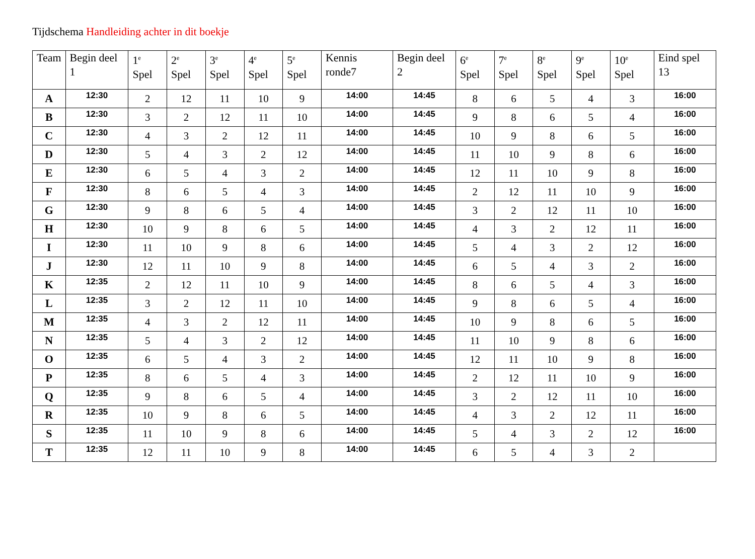Tijdschema Handleiding achter in dit boekje
| Team | Begin deel 1 | 1<sup>e</sup> Spel | 2<sup>e</sup> Spel | 3<sup>e</sup> Spel | 4<sup>e</sup> Spel | 5<sup>e</sup> Spel | Kennis ronde7 | Begin deel 2 | 6<sup>e</sup> Spel | 7<sup>e</sup> Spel | 8<sup>e</sup> Spel | 9<sup>e</sup> Spel | 10<sup>e</sup> Spel | Eind spel 13 |
| --- | --- | --- | --- | --- | --- | --- | --- | --- | --- | --- | --- | --- | --- | --- |
| A | 12:30 | 2 | 12 | 11 | 10 | 9 | 14:00 | 14:45 | 8 | 6 | 5 | 4 | 3 | 16:00 |
| B | 12:30 | 3 | 2 | 12 | 11 | 10 | 14:00 | 14:45 | 9 | 8 | 6 | 5 | 4 | 16:00 |
| C | 12:30 | 4 | 3 | 2 | 12 | 11 | 14:00 | 14:45 | 10 | 9 | 8 | 6 | 5 | 16:00 |
| D | 12:30 | 5 | 4 | 3 | 2 | 12 | 14:00 | 14:45 | 11 | 10 | 9 | 8 | 6 | 16:00 |
| E | 12:30 | 6 | 5 | 4 | 3 | 2 | 14:00 | 14:45 | 12 | 11 | 10 | 9 | 8 | 16:00 |
| F | 12:30 | 8 | 6 | 5 | 4 | 3 | 14:00 | 14:45 | 2 | 12 | 11 | 10 | 9 | 16:00 |
| G | 12:30 | 9 | 8 | 6 | 5 | 4 | 14:00 | 14:45 | 3 | 2 | 12 | 11 | 10 | 16:00 |
| H | 12:30 | 10 | 9 | 8 | 6 | 5 | 14:00 | 14:45 | 4 | 3 | 2 | 12 | 11 | 16:00 |
| I | 12:30 | 11 | 10 | 9 | 8 | 6 | 14:00 | 14:45 | 5 | 4 | 3 | 2 | 12 | 16:00 |
| J | 12:30 | 12 | 11 | 10 | 9 | 8 | 14:00 | 14:45 | 6 | 5 | 4 | 3 | 2 | 16:00 |
| K | 12:35 | 2 | 12 | 11 | 10 | 9 | 14:00 | 14:45 | 8 | 6 | 5 | 4 | 3 | 16:00 |
| L | 12:35 | 3 | 2 | 12 | 11 | 10 | 14:00 | 14:45 | 9 | 8 | 6 | 5 | 4 | 16:00 |
| M | 12:35 | 4 | 3 | 2 | 12 | 11 | 14:00 | 14:45 | 10 | 9 | 8 | 6 | 5 | 16:00 |
| N | 12:35 | 5 | 4 | 3 | 2 | 12 | 14:00 | 14:45 | 11 | 10 | 9 | 8 | 6 | 16:00 |
| O | 12:35 | 6 | 5 | 4 | 3 | 2 | 14:00 | 14:45 | 12 | 11 | 10 | 9 | 8 | 16:00 |
| P | 12:35 | 8 | 6 | 5 | 4 | 3 | 14:00 | 14:45 | 2 | 12 | 11 | 10 | 9 | 16:00 |
| Q | 12:35 | 9 | 8 | 6 | 5 | 4 | 14:00 | 14:45 | 3 | 2 | 12 | 11 | 10 | 16:00 |
| R | 12:35 | 10 | 9 | 8 | 6 | 5 | 14:00 | 14:45 | 4 | 3 | 2 | 12 | 11 | 16:00 |
| S | 12:35 | 11 | 10 | 9 | 8 | 6 | 14:00 | 14:45 | 5 | 4 | 3 | 2 | 12 | 16:00 |
| T | 12:35 | 12 | 11 | 10 | 9 | 8 | 14:00 | 14:45 | 6 | 5 | 4 | 3 | 2 | |